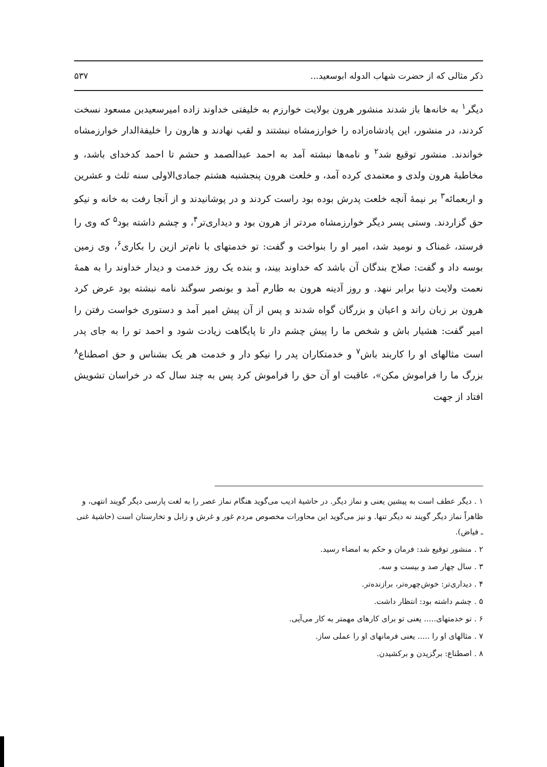ذکر مثالی که از حضرت شهاب الدوله ابوسعید... ۵۳۷
دیگر<sup>۱</sup> به خانه‌ها باز شدند منشور هرون بولایت خوارزم به خلیفتی خداوند زاده امیرسعیدبن مسعود نسخت کردند، در منشور، این پادشاه‌زاده را خوارزمشاه نبشتند و لقب نهادند و هارون را خلیفةالدار خوارزمشاه خواندند. منشور توقیع شد<sup>۲</sup> و نامه‌ها نبشته آمد به احمد عبدالصمد و حشم تا احمد کدخدای باشد، و مخاطبهٔ هرون ولدی و معتمدی کرده آمد، و خلعت هرون پنجشنبه هشتم جمادی‌الاولی سنه ثلث و عشرین و اربعمائه<sup>۳</sup> بر نیمهٔ آنچه خلعت پدرش بوده بود راست کردند و در پوشانیدند و از آنجا رفت به خانه و نیکو حق گزاردند. وستی پسر دیگر خوارزمشاه مردتر از هرون بود و دیداری‌تر<sup>۴</sup>، و چشم داشته بود<sup>۵</sup> که وی را فرستد، غمناک و نومید شد، امیر او را بنواخت و گفت: تو خدمتهای با نام‌تر ازین را بکاری<sup>۶</sup>، وی زمین بوسه داد و گفت: صلاح بندگان آن باشد که خداوند بیند، و بنده یک روز خدمت و دیدار خداوند را به همهٔ نعمت ولایت دنیا برابر ننهد. و روز آدینه هرون به طارم آمد و بونصر سوگند نامه نبشته بود عرض کرد هرون بر زبان راند و اعیان و بزرگان گواه شدند و پس از آن پیش امیر آمد و دستوری خواست رفتن را امیر گفت: هشیار باش و شخص ما را پیش چشم دار تا پایگاهت زیادت شود و احمد تو را به جای پدر است مثالهای او را کاربند باش<sup>۷</sup> و خدمتکاران پدر را نیکو دار و خدمت هر یک بشناس و حق اصطناع<sup>۸</sup> بزرگ ما را فراموش مکن»، عاقبت او آن حق را فراموش کرد پس به چند سال که در خراسان تشویش افتاد از جهت
۱ . دیگر عطف است به پیشین یعنی و نماز دیگر. در حاشیهٔ ادیب می‌گوید هنگام نماز عصر را به لغت پارسی دیگر گویند انتهی، و ظاهراً نماز دیگر گویند نه دیگر تنها. و نیز می‌گوید این محاورات مخصوص مردم غور و غرش و زابل و تخارستان است (حاشیهٔ غنی ـ فیاض).
۲ . منشور توقیع شد: فرمان و حکم به امضاء رسید.
۳ . سال چهار صد و بیست و سه.
۴ . دیداری‌تر: خوش‌چهره‌تر، برازنده‌تر.
۵ . چشم داشته بود: انتظار داشت.
۶ . تو خدمتهای..... یعنی تو برای کارهای مهمتر به کار می‌آیی.
۷ . مثالهای او را ..... یعنی فرمانهای او را عملی ساز.
۸ . اصطناع: برگزیدن و برکشیدن.